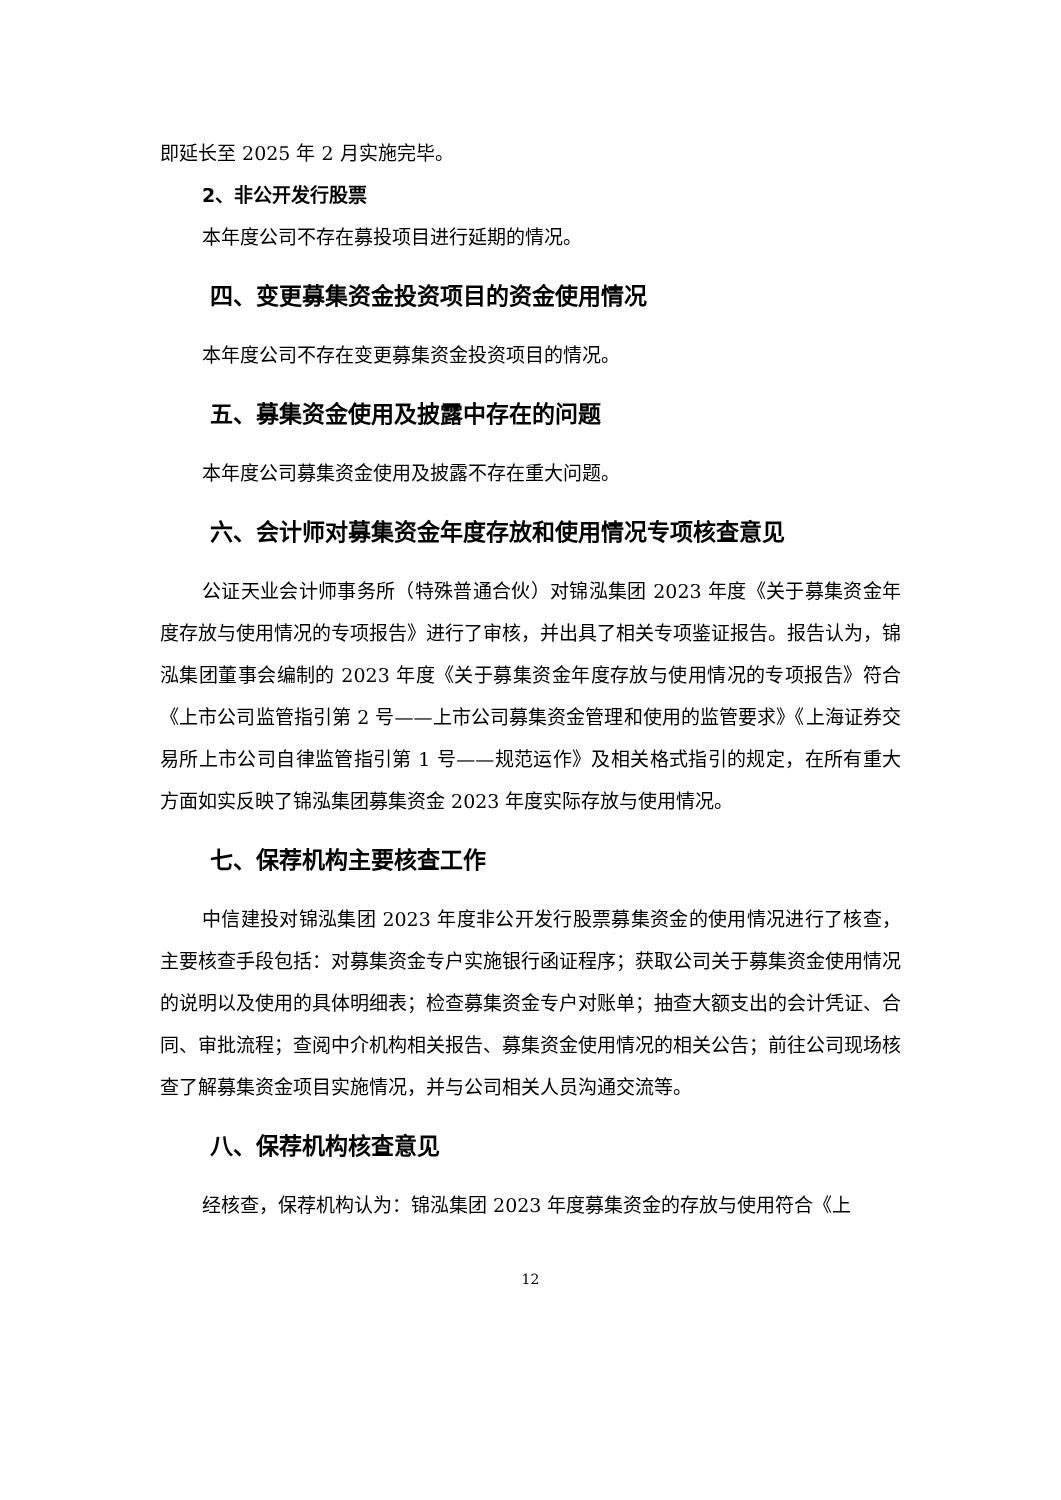即延长至 2025 年 2 月实施完毕。
2、非公开发行股票
本年度公司不存在募投项目进行延期的情况。
四、变更募集资金投资项目的资金使用情况
本年度公司不存在变更募集资金投资项目的情况。
五、募集资金使用及披露中存在的问题
本年度公司募集资金使用及披露不存在重大问题。
六、会计师对募集资金年度存放和使用情况专项核查意见
公证天业会计师事务所（特殊普通合伙）对锦泓集团 2023 年度《关于募集资金年度存放与使用情况的专项报告》进行了审核，并出具了相关专项鉴证报告。报告认为，锦泓集团董事会编制的 2023 年度《关于募集资金年度存放与使用情况的专项报告》符合《上市公司监管指引第 2 号——上市公司募集资金管理和使用的监管要求》《上海证券交易所上市公司自律监管指引第 1 号——规范运作》及相关格式指引的规定，在所有重大方面如实反映了锦泓集团募集资金 2023 年度实际存放与使用情况。
七、保荐机构主要核查工作
中信建投对锦泓集团 2023 年度非公开发行股票募集资金的使用情况进行了核查，主要核查手段包括：对募集资金专户实施银行函证程序；获取公司关于募集资金使用情况的说明以及使用的具体明细表；检查募集资金专户对账单；抽查大额支出的会计凭证、合同、审批流程；查阅中介机构相关报告、募集资金使用情况的相关公告；前往公司现场核查了解募集资金项目实施情况，并与公司相关人员沟通交流等。
八、保荐机构核查意见
经核查，保荐机构认为：锦泓集团 2023 年度募集资金的存放与使用符合《上
12